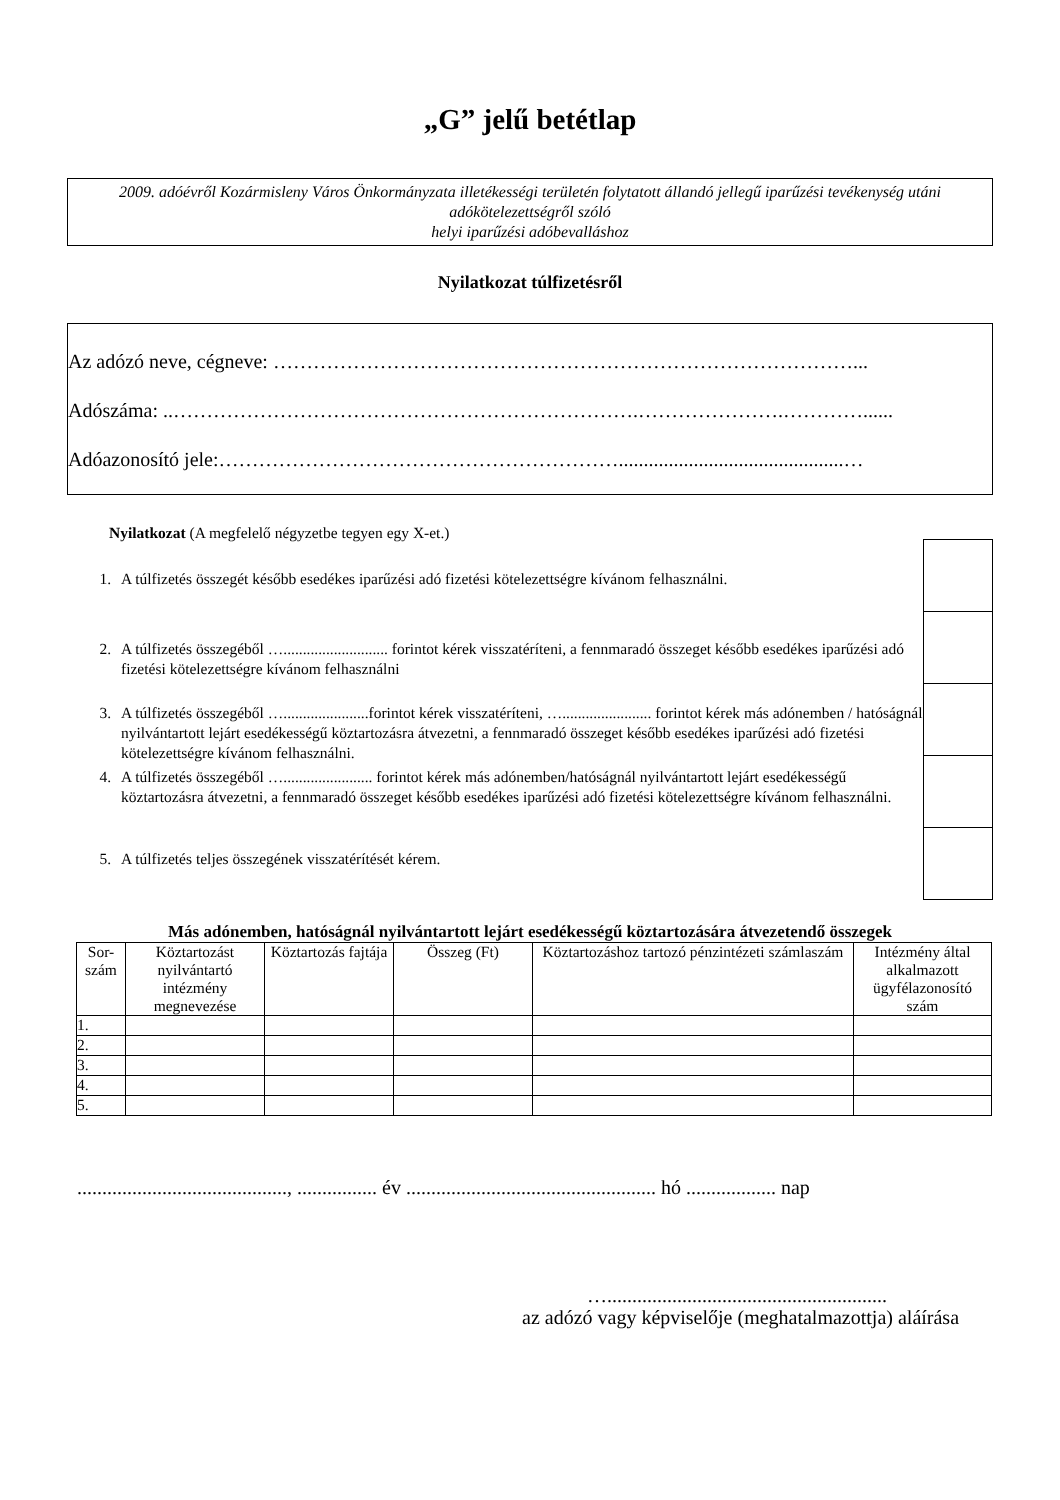„G” jelű betétlap
2009. adóévről Kozármisleny Város Önkormányzata illetékességi területén folytatott állandó jellegű iparűzési tevékenység utáni adókötelezettségről szóló
helyi iparűzési adóbevalláshoz
Nyilatkozat túlfizetésről
Az adózó neve, cégneve: ……………………………………………………………………………...
Adószáma: ..…………………………………………………………….………………….…………......
Adóazonosító jele:…………………………………………………….............................................…
Nyilatkozat (A megfelelő négyzetbe tegyen egy X-et.)
1. A túlfizetés összegét később esedékes iparűzési adó fizetési kötelezettségre kívánom felhasználni.
2. A túlfizetés összegéből …........................... forintot kérek visszatéríteni, a fennmaradó összeget később esedékes iparűzési adó fizetési kötelezettségre kívánom felhasználni
3. A túlfizetés összegéből …......................forintot kérek visszatéríteni, …....................... forintot kérek más adónemben / hatóságnál nyilvántartott lejárt esedékességű köztartozásra átvezetni, a fennmaradó összeget később esedékes iparűzési adó fizetési kötelezettségre kívánom felhasználni.
4. A túlfizetés összegéből …....................... forintot kérek más adónemben/hatóságnál nyilvántartott lejárt esedékességű köztartozásra átvezetni, a fennmaradó összeget később esedékes iparűzési adó fizetési kötelezettségre kívánom felhasználni.
5. A túlfizetés teljes összegének visszatérítését kérem.
Más adónemben, hatóságnál nyilvántartott lejárt esedékességű köztartozására átvezetendő összegek
| Sor-szám | Köztartozást nyilvántartó intézmény megnevezése | Köztartozás fajtája | Összeg (Ft) | Köztartozáshoz tartozó pénzintézeti számlaszám | Intézmény által alkalmazott ügyfélazonosító szám |
| --- | --- | --- | --- | --- | --- |
| 1. | | | | | |
| 2. | | | | | |
| 3. | | | | | |
| 4. | | | | | |
| 5. | | | | | |
.........................................., ................ év .................................................. hó .................. nap
…........................................................
az adózó vagy képviselője (meghatalmazottja) aláírása